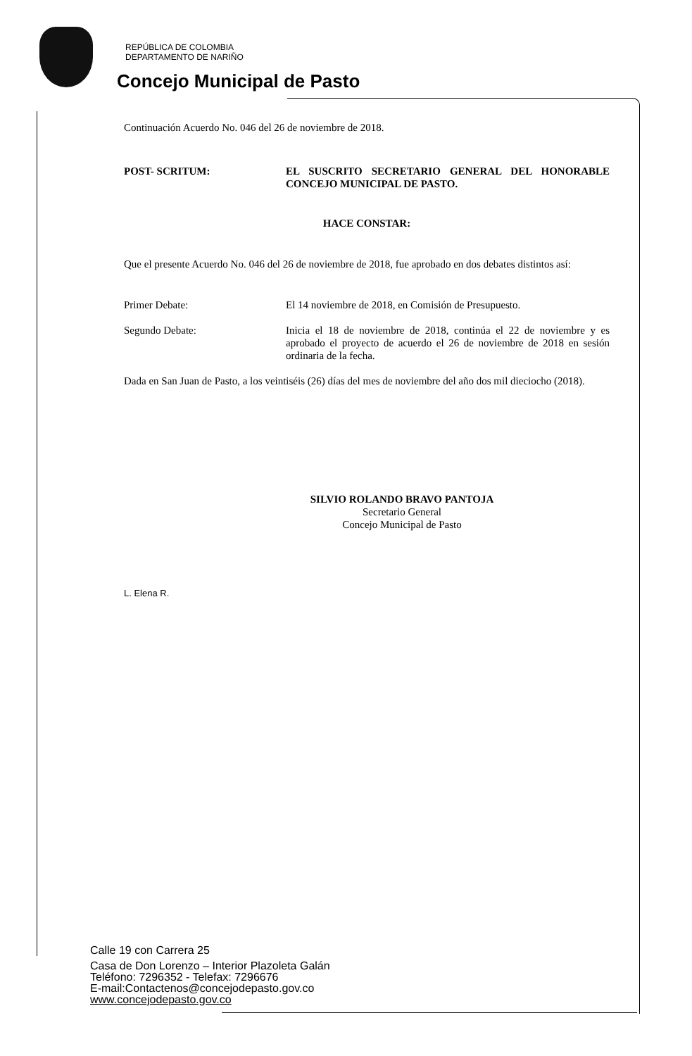REPÚBLICA DE COLOMBIA
DEPARTAMENTO DE NARIÑO
Concejo Municipal de Pasto
Continuación Acuerdo No. 046 del 26 de noviembre de 2018.
POST- SCRITUM: EL SUSCRITO SECRETARIO GENERAL DEL HONORABLE CONCEJO MUNICIPAL DE PASTO.
HACE CONSTAR:
Que el presente Acuerdo No. 046 del 26 de noviembre de 2018, fue aprobado en dos debates distintos así:
Primer Debate: El 14 noviembre de 2018, en Comisión de Presupuesto.
Segundo Debate: Inicia el 18 de noviembre de 2018, continúa el 22 de noviembre y es aprobado el proyecto de acuerdo el 26 de noviembre de 2018 en sesión ordinaria de la fecha.
Dada en San Juan de Pasto, a los veintiséis (26) días del mes de noviembre del año dos mil dieciocho (2018).
SILVIO ROLANDO BRAVO PANTOJA
Secretario General
Concejo Municipal de Pasto
L. Elena R.
Calle 19 con Carrera 25
Casa de Don Lorenzo – Interior Plazoleta Galán
Teléfono: 7296352 - Telefax: 7296676
E-mail:Contactenos@concejodepasto.gov.co
www.concejodepasto.gov.co